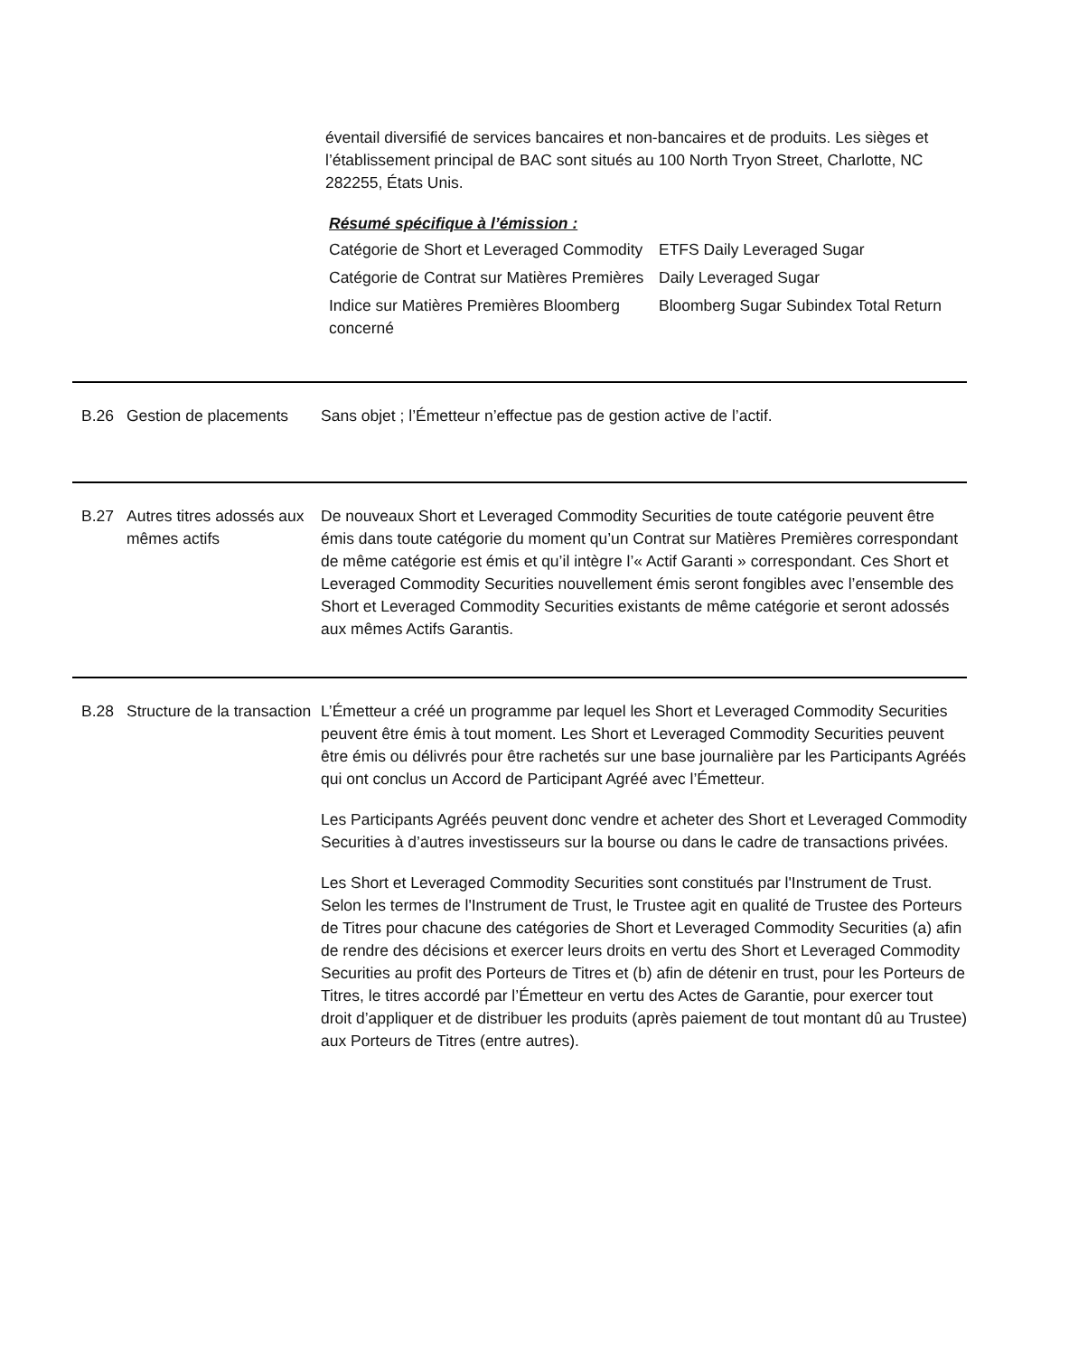éventail diversifié de services bancaires et non-bancaires et de produits. Les sièges et l’établissement principal de BAC sont situés au 100 North Tryon Street, Charlotte, NC 282255, États Unis.
Résumé spécifique à l’émission :
| Catégorie de Short et Leveraged Commodity | ETFS Daily Leveraged Sugar |
| Catégorie de Contrat sur Matières Premières | Daily Leveraged Sugar |
| Indice sur Matières Premières Bloomberg concerné | Bloomberg Sugar Subindex Total Return |
B.26 Gestion de placements
Sans objet ; l’Émetteur n’effectue pas de gestion active de l’actif.
B.27 Autres titres adossés aux mêmes actifs
De nouveaux Short et Leveraged Commodity Securities de toute catégorie peuvent être émis dans toute catégorie du moment qu’un Contrat sur Matières Premières correspondant de même catégorie est émis et qu’il intègre l’« Actif Garanti » correspondant. Ces Short et Leveraged Commodity Securities nouvellement émis seront fongibles avec l’ensemble des Short et Leveraged Commodity Securities existants de même catégorie et seront adossés aux mêmes Actifs Garantis.
B.28 Structure de la transaction
L’Émetteur a créé un programme par lequel les Short et Leveraged Commodity Securities peuvent être émis à tout moment. Les Short et Leveraged Commodity Securities peuvent être émis ou délivrés pour être rachetés sur une base journalière par les Participants Agréés qui ont conclus un Accord de Participant Agréé avec l’Émetteur.
Les Participants Agréés peuvent donc vendre et acheter des Short et Leveraged Commodity Securities à d’autres investisseurs sur la bourse ou dans le cadre de transactions privées.
Les Short et Leveraged Commodity Securities sont constitués par l'Instrument de Trust. Selon les termes de l'Instrument de Trust, le Trustee agit en qualité de Trustee des Porteurs de Titres pour chacune des catégories de Short et Leveraged Commodity Securities (a) afin de rendre des décisions et exercer leurs droits en vertu des Short et Leveraged Commodity Securities au profit des Porteurs de Titres et (b) afin de détenir en trust, pour les Porteurs de Titres, le titres accordé par l’Émetteur en vertu des Actes de Garantie, pour exercer tout droit d’appliquer et de distribuer les produits (après paiement de tout montant dû au Trustee) aux Porteurs de Titres (entre autres).